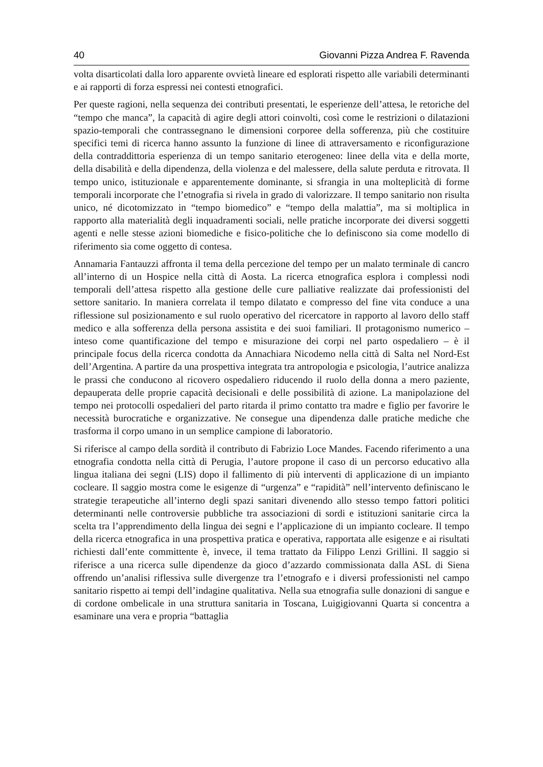40 Giovanni Pizza Andrea F. Ravenda
volta disarticolati dalla loro apparente ovvietà lineare ed esplorati rispetto alle variabili determinanti e ai rapporti di forza espressi nei contesti etnografici.
Per queste ragioni, nella sequenza dei contributi presentati, le esperienze dell’attesa, le retoriche del “tempo che manca”, la capacità di agire degli attori coinvolti, così come le restrizioni o dilatazioni spazio-temporali che contrassegnano le dimensioni corporee della sofferenza, più che costituire specifici temi di ricerca hanno assunto la funzione di linee di attraversamento e riconfigurazione della contraddittoria esperienza di un tempo sanitario eterogeneo: linee della vita e della morte, della disabilità e della dipendenza, della violenza e del malessere, della salute perduta e ritrovata. Il tempo unico, istituzionale e apparentemente dominante, si sfrangia in una molteplicità di forme temporali incorporate che l’etnografia si rivela in grado di valorizzare. Il tempo sanitario non risulta unico, né dicotomizzato in “tempo biomedico” e “tempo della malattia”, ma si moltiplica in rapporto alla materialità degli inquadramenti sociali, nelle pratiche incorporate dei diversi soggetti agenti e nelle stesse azioni biomediche e fisico-politiche che lo definiscono sia come modello di riferimento sia come oggetto di contesa.
Annamaria Fantauzzi affronta il tema della percezione del tempo per un malato terminale di cancro all’interno di un Hospice nella città di Aosta. La ricerca etnografica esplora i complessi nodi temporali dell’attesa rispetto alla gestione delle cure palliative realizzate dai professionisti del settore sanitario. In maniera correlata il tempo dilatato e compresso del fine vita conduce a una riflessione sul posizionamento e sul ruolo operativo del ricercatore in rapporto al lavoro dello staff medico e alla sofferenza della persona assistita e dei suoi familiari. Il protagonismo numerico – inteso come quantificazione del tempo e misurazione dei corpi nel parto ospedaliero – è il principale focus della ricerca condotta da Annachiara Nicodemo nella città di Salta nel Nord-Est dell’Argentina. A partire da una prospettiva integrata tra antropologia e psicologia, l’autrice analizza le prassi che conducono al ricovero ospedaliero riducendo il ruolo della donna a mero paziente, depauperata delle proprie capacità decisionali e delle possibilità di azione. La manipolazione del tempo nei protocolli ospedalieri del parto ritarda il primo contatto tra madre e figlio per favorire le necessità burocratiche e organizzative. Ne consegue una dipendenza dalle pratiche mediche che trasforma il corpo umano in un semplice campione di laboratorio.
Si riferisce al campo della sordità il contributo di Fabrizio Loce Mandes. Facendo riferimento a una etnografia condotta nella città di Perugia, l’autore propone il caso di un percorso educativo alla lingua italiana dei segni (LIS) dopo il fallimento di più interventi di applicazione di un impianto cocleare. Il saggio mostra come le esigenze di “urgenza” e “rapidità” nell’intervento definiscano le strategie terapeutiche all’interno degli spazi sanitari divenendo allo stesso tempo fattori politici determinanti nelle controversie pubbliche tra associazioni di sordi e istituzioni sanitarie circa la scelta tra l’apprendimento della lingua dei segni e l’applicazione di un impianto cocleare. Il tempo della ricerca etnografica in una prospettiva pratica e operativa, rapportata alle esigenze e ai risultati richiesti dall’ente committente è, invece, il tema trattato da Filippo Lenzi Grillini. Il saggio si riferisce a una ricerca sulle dipendenze da gioco d’azzardo commissionata dalla ASL di Siena offrendo un’analisi riflessiva sulle divergenze tra l’etnografo e i diversi professionisti nel campo sanitario rispetto ai tempi dell’indagine qualitativa. Nella sua etnografia sulle donazioni di sangue e di cordone ombelicale in una struttura sanitaria in Toscana, Luigigiovanni Quarta si concentra a esaminare una vera e propria “battaglia